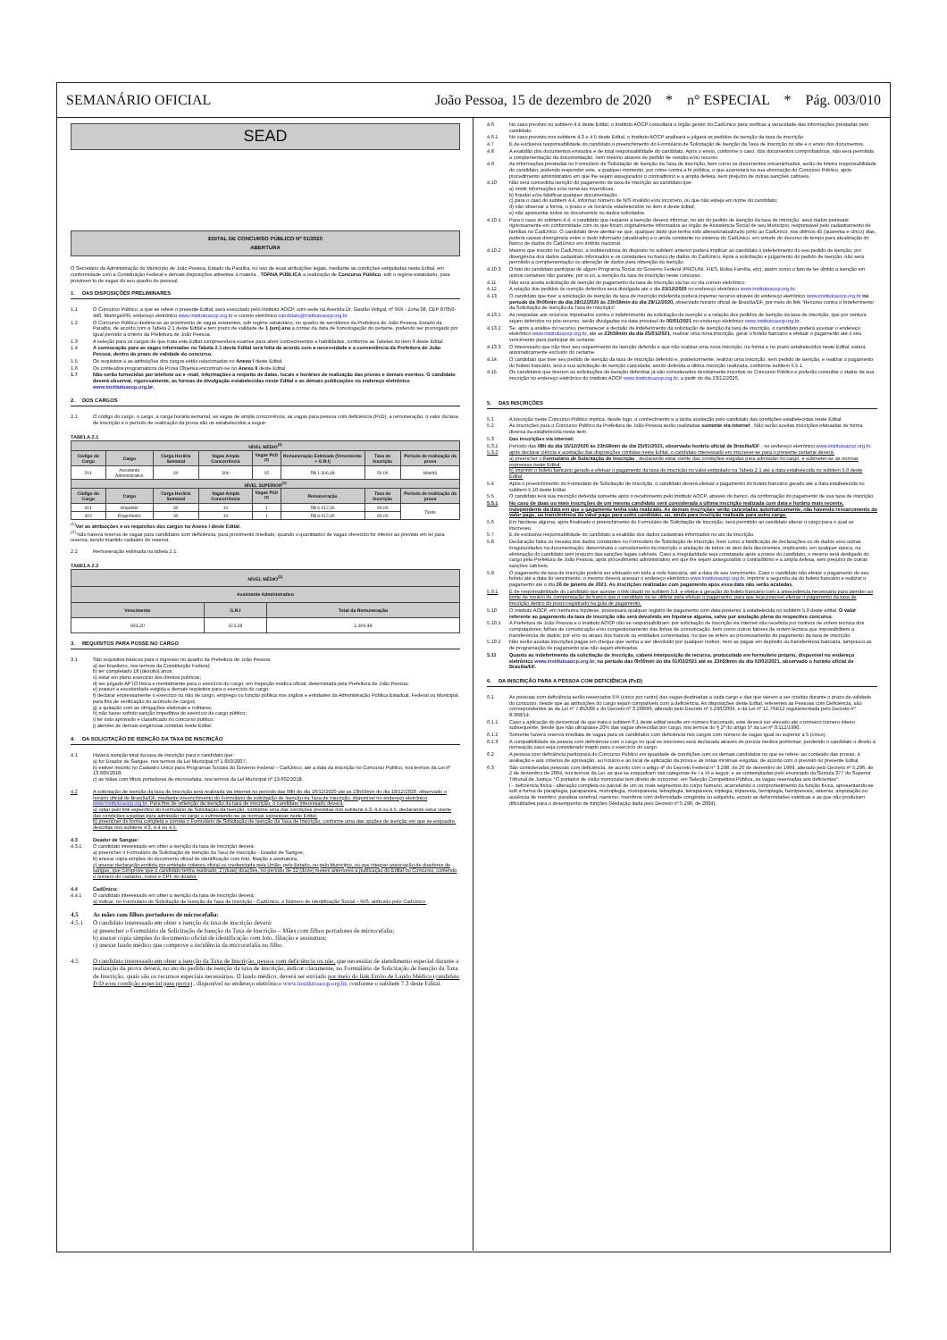SEMANÁRIO OFICIAL João Pessoa, 15 de dezembro de 2020 * n° ESPECIAL * Pág. 003/010
SEAD
EDITAL DE CONCURSO PÚBLICO Nº 01/2020
ABERTURA
O Secretário da Administração do Município de João Pessoa, Estado da Paraíba, no uso de suas atribuições legais, mediante as condições estipuladas neste Edital, em conformidade com a Constituição Federal e demais disposições atinentes à matéria , TORNA PÚBLICA a realização de Concurso Público, sob o regime estatutário, para provimen to de vagas do seu quadro de pessoal.
1. DAS DISPOSIÇÕES PRELIMINARES
1.1 O Concurso Público, a que se refere o presente Edital, será executado pelo Instituto AOCP, com sede na Avenida Dr. Gastão Vidigal, nº 959 - Zona 08, CEP 87050-440, Maringá/PR, endereço eletrônico www.institutoaocp.org.br e correio eletrônico candidato@institutoaocp.org.br.
1.2 O Concurso Público destina-se ao provimento de vagas existentes, sob regime estatutário, no quadro de servidores da Prefeitura de João Pessoa, Estado da Paraíba, de acordo com a Tabela 2.1 deste Edital e tem prazo de validade de 1 (um) ano a contar da data de homologação do certame, podendo ser prorrogado por igual período a critério da Prefeitura de João Pessoa.
1.3 A seleção para os cargos de que trata este Edital compreenderá exames para aferir conhecimentos e habilidades, conforme as Tabelas do item 9 deste Edital.
1.4 A convocação para as vagas informadas na Tabela 2.1 deste Edital será feita de acordo com a necessidade e a conveniência da Prefeitura de João Pessoa, dentro do prazo de validade do concurso.
1.5 Os requisitos e as atribuições dos cargos estão relacionados no Anexo I deste Edital.
1.6 Os conteúdos programáticos da Prova Objetiva encontram-se no Anexo II deste Edital.
1.7 Não serão fornecidas por telefone ou e -mail, informações a respeito de datas, locais e horários de realização das provas e demais eventos. O candidato deverá observar, rigorosamente, as formas de divulgação estabelecidas neste Edital e as demais publicações no endereço eletrônico www.institutoaocp.org.br.
2. DOS CARGOS
2.1 O código do cargo, o cargo, a carga horária semanal, as vagas de ampla concorrência, as vagas para pessoa com deficiência (PcD), a remuneração, o valor da taxa de inscrição e o período de realização da prova são os estabelecidos a seguir:
TABELA 2.1
| NÍVEL MÉDIO<sup>(1)</sup> | | | | | | | |
| --- | --- | --- | --- | --- | --- | --- | --- |
| Código do Cargo | Cargo | Carga Horária Semanal | Vagas Ampla Concorrência | Vagas PcD <sup>(2)</sup> | Remuneração Estimada (Vencimento + G.R.I) | Taxa de Inscrição | Período de realização da prova |
| 201 | Assistente Administrativo | 40 | 300 | 15 | R$ 1.306,48 | 50,00 | Manhã |
| NÍVEL SUPERIOR<sup>(1)</sup> | | | | | | | |
| Código do Cargo | Cargo | Carga Horária Semanal | Vagas Ampla Concorrência | Vagas PcD <sup>(2)</sup> | Remuneração | Taxa de Inscrição | Período de realização da prova |
| 401 | Arquiteto | 30 | 10 | 1 | R$ 6.412,30 | 90,00 | Tarde |
| 402 | Engenheiro | 30 | 10 | 1 | R$ 6.412,30 | 90,00 | |
<sup>(1)</sup> Ver as atribuições e os requisitos dos cargos no Anexo I deste Edital.
<sup>(2)</sup> Não haverá reserva de vagas para candidatos com deficiência, para provimento imediato, quando o quantitativo de vagas oferecido for inferior ao previsto em lei para reserva, sendo mantido cadastro de reserva.
2.2 Remuneração estimada na tabela 2.1:
TABELA 2.2
| NÍVEL MÉDIO<sup>(1)</sup> | | |
| --- | --- | --- |
| Assistente Administrativo | | |
| Vencimento | G.R.I | Total da Remuneração |
| 933,20 | 373,28 | 1.306,48 |
3. REQUISITOS PARA POSSE NO CARGO
3.1 São requisitos básicos para o ingresso no quadro da Prefeitura de João Pessoa:
a) ser brasileiro, nos termos da Constituição Federal;
b) ter completado 18 (dezoito) anos;
c) estar em pleno exercício dos direitos políticos;
d) ser julgado APTO física e mentalmente para o exercício do cargo, em inspeção médica oficial, determinada pela Prefeitura de João Pessoa;
e) possuir a escolaridade exigida e demais requisitos para o exercício do cargo;
f) declarar expressamente o exercício ou não de cargo, emprego ou função pública nos órgãos e entidades da Administração Pública Estadual, Federal ou Municipal, para fins de verificação do acúmulo de cargos;
g) a quitação com as obrigações eleitorais e militares;
h) não haver sofrido sanção impeditiva do exercício de cargo público;
i) ter sido aprovado e classificado no concurso público;
j) atender às demais exigências contidas neste Edital.
4. DA SOLICITAÇÃO DE ISENÇÃO DA TAXA DE INSCRIÇÃO
4.1 Haverá isenção total da taxa de inscrição para o candidato que:
a) for Doador de Sangue, nos termos da Lei Municipal nº 1.650/2007;
b) estiver inscrito no Cadastro Único para Programas Sociais do Governo Federal – CadÚnico, até a data da inscrição no Concurso Público, nos termos da Lei nº 13.605/2018;
c) as mães com filhos portadores de microcefalia, nos termos da Lei Municipal nº 13.602/2018.
4.2 A solicitação de isenção da taxa de inscrição será realizada via internet no período das 08h do dia 16/12/2020 até as 23h59min do dia 18/12/2020, observado o horário oficial de Brasília/DF, mediante preenchimento do Formulário de solicitação de Isenção da Taxa de Inscrição, disponível no endereço eletrônico www.institutoaocp.org.br. Para fins de obtenção da isenção da taxa de inscrição, o candidato interessado deverá:
a) optar pelo link específico do Formulário de Solicitação da Isenção, conforme uma das condições previstas nos subitens 4.3, 4.4 ou 4.5, declarando estar ciente das condições exigidas para admissão no cargo e submetendo-se às normas expressas neste Edital;
b) preencher de forma completa e correta o Formulário de Solicitação de Isenção da Taxa de Inscrição, conforme uma das opções de isenção em que se enquadre, descritas nos subitens 4.3, 4.4 ou 4.5.
4.3 Doador de Sangue:
4.3.1 O candidato interessado em obter a isenção da taxa de inscrição deverá:
a) preencher o Formulário de Solicitação de Isenção da Taxa de Inscrição - Doador de Sangue;
b) anexar cópia simples do documento oficial de identificação com foto, filiação e assinatura;
c) anexar declaração emitida por entidade coletora oficial ou credenciada pela União, pelo Estado, ou pelo Município, ou que integrar associação de doadores de sangue, que comprove que o candidato tenha realizado, 2 (duas) doações, no período de 12 (doze) meses anteriores a publicação do Edital do Concurso, contendo o número do cadastro, nome e CPF do doador.
4.4 CadÚnico:
4.4.1 O candidato interessado em obter a isenção da taxa de inscrição deverá:
a) indicar, no Formulário de Solicitação de Isenção da Taxa de Inscrição - CadÚnico, o Número de Identificação Social – NIS, atribuído pelo CadÚnico.
4.5 As mães com filhos portadores de microcefalia:
4.5.1 O candidato interessado em obter a isenção da taxa de inscrição deverá:
a) preencher o Formulário de Solicitação de Isenção da Taxa de Inscrição – Mães com filhos portadores de microcefalia;
b) anexar cópia simples do documento oficial de identificação com foto, filiação e assinatura;
c) anexar laudo médico que comprove a incidência da microcefalia no filho.
4.5 O candidato interessado em obter a isenção da Taxa de Inscrição, pessoa com deficiência ou não, que necessitar de atendimento especial durante a realização da prova deverá, no ato do pedido de isenção da taxa de inscrição, indicar claramente, no Formulário de Solicitação de Isenção da Taxa de Inscrição, quais são os recursos especiais necessários. O laudo médico, deverá ser enviado por meio do link Envio de Laudo Médico (candidato PcD e/ou condição especial para prova) , disponível no endereço eletrônico www.institutoaocp.org.br, conforme o subitem 7.3 deste Edital.
4.6 No caso previsto no subitem 4.4 deste Edital, o Instituto AOCP consultará o órgão gestor do CadÚnico para verificar a veracidade das informações prestadas pelo candidato.
4.6.1 No caso previsto nos subitens 4.3 e 4.5 deste Edital, o Instituto AOCP analisará e julgará os pedidos de isenção da taxa de inscrição.
4.7 É de exclusiva responsabilidade do candidato o preenchimento do Formulário de Solicitação de Isenção da Taxa de Inscrição no site e o envio dos documentos.
4.8 A exatidão dos documentos enviados é de total responsabilidade do candidato. Após o envio, conforme o caso, dos documentos comprobatórios, não será permitida a complementação da documentação, nem mesmo através de pedido de revisão e/ou recurso.
4.9 As informações prestadas no Formulário de Solicitação de Isenção da Taxa de Inscrição, bem como os documentos encaminhados, serão de inteira responsabilidade do candidato, podendo responder este, a qualquer momento, por crime contra a fé pública, o que acarretará na sua eliminação do Concurso Público, após procedimento administrativo em que lhe sejam assegurados o contraditório e a ampla defesa, sem prejuízo de outras sanções cabíveis.
4.10 Não será concedida isenção do pagamento da taxa de inscrição ao candidato que:
a) omitir informações e/ou torná-las inverídicas;
b) fraudar e/ou falsificar qualquer documentação;
c) para o caso do subitem 4.4, informar número de NIS inválido e/ou incorreto, ou que não esteja em nome do candidato;
d) não observar a forma, o prazo e os horários estabelecidos no item 4 deste Edital;
e) não apresentar todos os documentos ou dados solicitados.
4.10.1 Para o caso do subitem 4.4, o candidato que requerer a isenção deverá informar, no ato do pedido de isenção da taxa de inscrição, seus dados pessoais rigorosamente em conformidade com os que foram originalmente informados ao órgão de Assistência Social de seu Município, responsável pelo cadastramento de famílias no CadÚnico. O candidato deve atentar-se que, qualquer dado que tenha sido alterado/atualizado junto ao CadÚnico, nos últimos 45 (quarenta e cinco) dias, poderá causar divergência entre o dado informado (atualizado) e o ainda constante no sistema do CadÚnico, em virtude do decurso de tempo para atualização do banco de dados do CadÚnico em âmbito nacional.
4.10.2 Mesmo que inscrito no CadÚnico, a inobservância do disposto no subitem anterior poderá implicar ao candidato o indeferimento do seu pedido de isenção, por divergência dos dados cadastrais informados e os constantes no banco de dados do CadÚnico. Após a solicitação e julgamento do pedido de isenção, não será permitido a complementação ou alteração de dados para obtenção da isenção.
4.10.3 O fato do candidato participar de algum Programa Social do Governo Federal (PROUNI, FIES, Bolsa Família, etc), assim como o fato de ter obtido a isenção em outros certames não garante, por si só, a isenção da taxa de inscrição neste concurso.
4.11 Não será aceita solicitação de isenção do pagamento da taxa de inscrição via fax ou via correio eletrônico.
4.12 A relação dos pedidos de isenção deferidos será divulgada até o dia 23/12/2020 no endereço eletrônico www.institutoaocp.org.br.
4.13 O candidato que tiver a solicitação de isenção da taxa de inscrição indeferida poderá impetrar recurso através do endereço eletrônico www.institutoaocp.org.br no período da 0h00min do dia 28/12/2020 às 23h59min do dia 29/12/2020, observado horário oficial de Brasília/DF, por meio do link “Recurso contra o Indeferimento da Solicitação de Isenção da Taxa de Inscrição”.
4.13.1 As respostas aos recursos impetrados contra o indeferimento da solicitação de isenção e a relação dos pedidos de isenção da taxa de inscrição, que por ventura sejam deferidos no pós-recurso, serão divulgadas na data provável de 06/01/2021 no endereço eletrônico www.institutoaocp.org.br.
4.13.2 Se, após a análise do recurso, permanecer a decisão de indeferimento da solicitação de isenção da taxa de inscrição, o candidato poderá acessar o endereço eletrônico www.institutoaocp.org.br, até as 23h59min do dia 25/01/2021, realizar uma nova inscrição, gerar o boleto bancário e efetuar o pagamento até o seu vencimento para participar do certame.
4.13.3 O interessado que não tiver seu requerimento de isenção deferido e que não realizar uma nova inscrição, na forma e no prazo estabelecidos neste Edital, estará automaticamente excluído do certame.
4.14 O candidato que tiver seu pedido de isenção da taxa de inscrição deferido e, posteriormente, realizar uma inscrição, sem pedido de isenção, e realizar o pagamento do boleto bancário, terá a sua solicitação de isenção cancelada, sendo deferida a última inscrição realizada, conforme subitem 5.5.1.
4.15 Os candidatos que tiverem as solicitações de isenção deferidas já são considerados devidamente inscritos no Concurso Público e poderão consultar o status da sua inscrição no endereço eletrônico do Instituto AOCP www.institutoaocp.org.br, a partir do dia 23/12/2020.
5. DAS INSCRIÇÕES
5.1 A inscrição neste Concurso Público implica, desde logo, o conhecimento e a tácita aceitação pelo candidato das condições estabelecidas neste Edital.
5.2 As inscrições para o Concurso Público da Prefeitura de João Pessoa serão realizadas somente via internet . Não serão aceitas inscrições efetuadas de forma diversa da estabelecida neste item.
5.3 Das inscrições via internet:
5.3.1 Período das 08h do dia 16/12/2020 às 23h59min do dia 25/01/2021, observado horário oficial de Brasília/DF , no endereço eletrônico www.institutoaocp.org.br.
5.3.2 após declarar ciência e aceitação das disposições contidas neste Edital, o candidato interessado em inscrever-se para o presente certame deverá:
a) preencher o Formulário de Solicitação de Inscrição , declarando estar ciente das condições exigidas para admissão no cargo, e submeter-se às normas expressas neste Edital;
b) imprimir o boleto bancário gerado e efetuar o pagamento da taxa de inscrição no valor estipulado na Tabela 2.1 até a data estabelecida no subitem 5.9 deste Edital.
5.4 Após o preenchimento do Formulário de Solicitação de Inscrição, o candidato deverá efetuar o pagamento do boleto bancário gerado até a data estabelecida no subitem 5.10 deste Edital.
5.5 O candidato terá sua inscrição deferida somente após o recebimento pelo Instituto AOCP, através do banco, da confirmação do pagamento de sua taxa de inscrição.
5.5.1 No caso de duas ou mais inscrições de um mesmo candidato será considerada a última inscrição realizada com data e horário mais recente, independente da data em que o pagamento tenha sido realizado. As demais inscrições serão canceladas automaticamente, não havendo ressarcimento do valor pago, ou transferência do valor pago para outro candidato, ou, ainda para inscrição realizada para outro cargo.
5.6 Em hipótese alguma, após finalizado o preenchimento do Formulário de Solicitação de Inscrição, será permitido ao candidato alterar o cargo para o qual se inscreveu.
5.7 É de exclusiva responsabilidade do candidato a exatidão dos dados cadastrais informados no ato da inscrição.
5.8 Declaração falsa ou inexata dos dados constantes no Formulário de Solicitação de Inscrição, bem como a falsificação de declarações ou de dados e/ou outras irregularidades na documentação, determinará o cancelamento da inscrição e anulação de todos os atos dela decorrentes, implicando, em qualquer época, na eliminação do candidato sem prejuízo das sanções legais cabíveis. Caso a irregularidade seja constatada após a posse do candidato, o mesmo será desligado do cargo pela Prefeitura de João Pessoa, após procedimento administrativo em que lhe sejam assegurados o contraditório e a ampla defesa, sem prejuízo de outras sanções cabíveis.
5.9 O pagamento da taxa de inscrição poderá ser efetuado em toda a rede bancária, até a data de seu vencimento. Caso o candidato não efetue o pagamento do seu boleto até a data do vencimento, o mesmo deverá acessar o endereço eletrônico www.institutoaocp.org.br, imprimir a segunda via do boleto bancário e realizar o pagamento até o dia 26 de janeiro de 2021. As inscrições realizadas com pagamento após essa data não serão acatadas.
5.9.1 É de responsabilidade do candidato que acesse o link citado no subitem 5.9, e efetue a geração do boleto bancário com a antecedência necessária para atender ao limite de horário de compensação do banco que o candidato irá se utilizar para efetuar o pagamento, para que seja possível efetuar o pagamento da taxa de inscrição dentro do prazo registrado na guia de pagamento.
5.10 O Instituto AOCP, em nenhuma hipótese, processará qualquer registro de pagamento com data posterior à estabelecida no subitem 5.9 deste edital. O valor referente ao pagamento da taxa de inscrição não será devolvido em hipótese alguma, salvo por anulação plena do respectivo concurso.
5.10.1 A Prefeitura de João Pessoa e o Instituto AOCP não se responsabilizam: por solicitação de inscrição via internet não recebida por motivos de ordem técnica dos computadores, falhas de comunicação e/ou congestionamento das linhas de comunicação, bem como outros fatores de ordem técnica que impossibilitem a transferência de dados; por erro ou atraso dos bancos ou entidades conveniadas, no que se refere ao processamento do pagamento da taxa de inscrição.
5.10.2 Não serão aceitas inscrições pagas em cheque que venha a ser devolvido por qualquer motivo, nem as pagas em depósito ou transferência bancária, tampouco as de programação de pagamento que não sejam efetivadas.
5.11 Quanto ao indeferimento da solicitação de inscrição, caberá interposição de recurso, protocolado em formulário próprio, disponível no endereço eletrônico www.institutoaocp.org.br, no período das 0h00min do dia 01/02/2021 até as 23h59min do dia 02/02/2021, observado o horário oficial de Brasília/DF.
6. DA INSCRIÇÃO PARA A PESSOA COM DEFICIÊNCIA (PcD)
6.1 Às pessoas com deficiência serão reservados 5% (cinco por cento) das vagas destinadas a cada cargo e das que vierem a ser criadas durante o prazo de validade do concurso, desde que as atribuições do cargo sejam compatíveis com a deficiência. As disposições deste Edital, referentes às Pessoas com Deficiência, são correspondentes às da Lei nº 7.853/89 e do Decreto nº 3.298/99, alterado pelo Decreto nº 5.296/2004, e da Lei nº 12.764/12 regulamentada pelo Decreto nº 8.368/14.
6.1.1 Caso a aplicação do percentual de que trata o subitem 6.1 deste edital resulte em número fracionado, este deverá ser elevado até o primeiro número inteiro subsequente, desde que não ultrapasse 20% das vagas oferecidas por cargo, nos termos do § 2º do artigo 5º da Lei nº 8.112/1990.
6.1.2 Somente haverá reserva imediata de vagas para os candidatos com deficiência nos cargos com número de vagas igual ou superior a 5 (cinco).
6.1.3 A compatibilidade da pessoa com deficiência com o cargo no qual se inscreveu será declarada através de perícia médica preliminar, perdendo o candidato o direito à nomeação caso seja considerado inapto para o exercício do cargo.
6.2 A pessoa com deficiência participará do Concurso Público em igualdade de condições com os demais candidatos no que se refere: ao conteúdo das provas, à avaliação e aos critérios de aprovação, ao horário e ao local de aplicação da prova e às notas mínimas exigidas, de acordo com o previsto no presente Edital.
6.3 São consideradas pessoas com deficiência, de acordo com o artigo 4º do Decreto Federal n° 3.298, de 20 de dezembro de 1999, alterado pelo Decreto nº 5.296, de 2 de dezembro de 2004, nos termos da Lei, as que se enquadram nas categorias de I a VI a seguir; e as contempladas pelo enunciado da Súmula 377 do Superior Tribunal de Justiça: “O portador de visão monocular tem direito de concorrer, em Seleção Competitiva Pública, às vagas reservadas aos deficientes”:
I - deficiência física - alteração completa ou parcial de um ou mais segmentos do corpo humano, acarretando o comprometimento da função física, apresentando-se sob a forma de paraplegia, paraparesia, monoplegia, monoparesia, tetraplegia, tetraparesia, triplegia, triparesia, hemiplegia, hemiparesia, ostomia, amputação ou ausência de membro, paralisia cerebral, nanismo, membros com deformidade congênita ou adquirida, exceto as deformidades estéticas e as que não produzam dificuldades para o desempenho de funções (Redação dada pelo Decreto nº 5.296, de 2004);